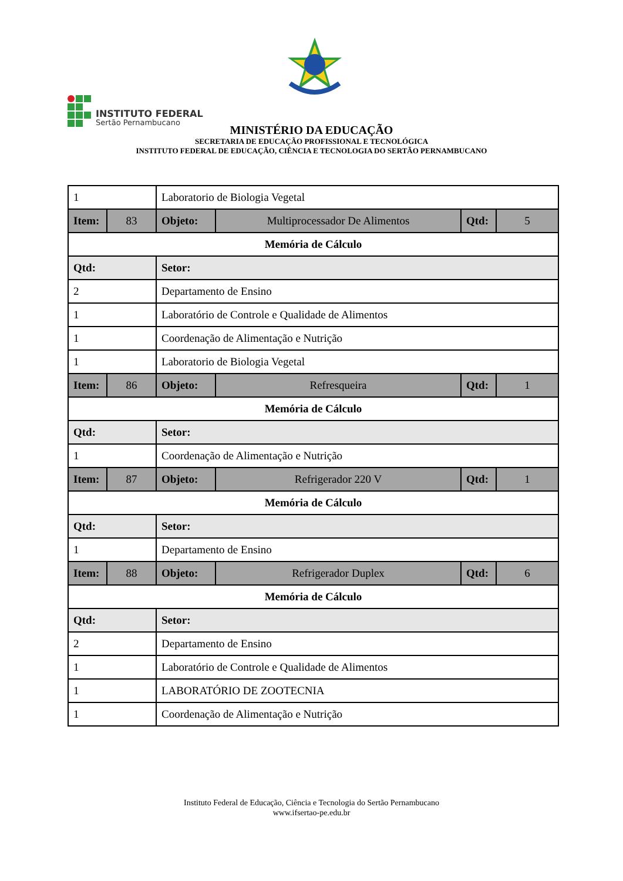INSTITUTO FEDERAL
Sertão Pernambucano
MINISTÉRIO DA EDUCAÇÃO
SECRETARIA DE EDUCAÇÃO PROFISSIONAL E TECNOLÓGICA
INSTITUTO FEDERAL DE EDUCAÇÃO, CIÊNCIA E TECNOLOGIA DO SERTÃO PERNAMBUCANO
| 1 | | Laboratorio de Biologia Vegetal | | | |
| Item: | 83 | Objeto: | Multiprocessador De Alimentos | Qtd: | 5 |
| Memória de Cálculo | | | | | |
| Qtd: | | Setor: | | | |
| 2 | | Departamento de Ensino | | | |
| 1 | | Laboratório de Controle e Qualidade de Alimentos | | | |
| 1 | | Coordenação de Alimentação e Nutrição | | | |
| 1 | | Laboratorio de Biologia Vegetal | | | |
| Item: | 86 | Objeto: | Refresqueira | Qtd: | 1 |
| Memória de Cálculo | | | | | |
| Qtd: | | Setor: | | | |
| 1 | | Coordenação de Alimentação e Nutrição | | | |
| Item: | 87 | Objeto: | Refrigerador 220 V | Qtd: | 1 |
| Memória de Cálculo | | | | | |
| Qtd: | | Setor: | | | |
| 1 | | Departamento de Ensino | | | |
| Item: | 88 | Objeto: | Refrigerador Duplex | Qtd: | 6 |
| Memória de Cálculo | | | | | |
| Qtd: | | Setor: | | | |
| 2 | | Departamento de Ensino | | | |
| 1 | | Laboratório de Controle e Qualidade de Alimentos | | | |
| 1 | | LABORATÓRIO DE ZOOTECNIA | | | |
| 1 | | Coordenação de Alimentação e Nutrição | | | |
Instituto Federal de Educação, Ciência e Tecnologia do Sertão Pernambucano
www.ifsertao-pe.edu.br